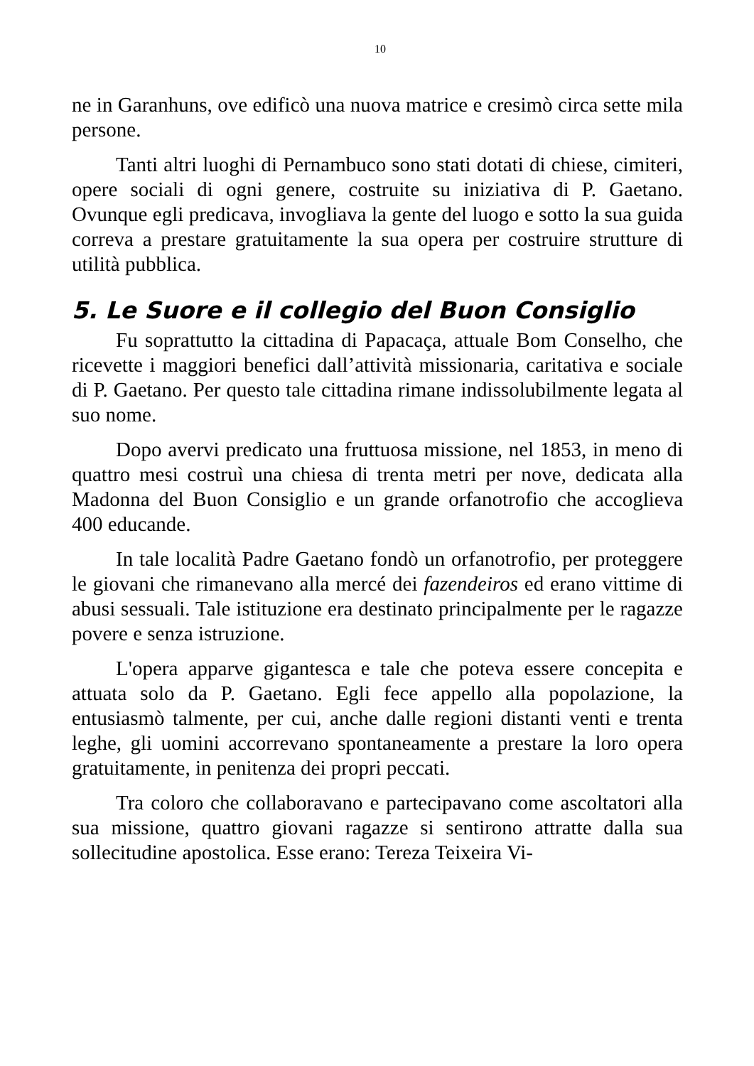10
ne in Garanhuns, ove edificò una nuova matrice e cresimò circa sette mila persone.
Tanti altri luoghi di Pernambuco sono stati dotati di chiese, cimiteri, opere sociali di ogni genere, costruite su iniziativa di P. Gaetano. Ovunque egli predicava, invogliava la gente del luogo e sotto la sua guida correva a prestare gratuitamente la sua opera per costruire strutture di utilità pubblica.
5. Le Suore e il collegio del Buon Consiglio
Fu soprattutto la cittadina di Papacaça, attuale Bom Conselho, che ricevette i maggiori benefici dall’attività missionaria, caritativa e sociale di P. Gaetano. Per questo tale cittadina rimane indissolubilmente legata al suo nome.
Dopo avervi predicato una fruttuosa missione, nel 1853, in meno di quattro mesi costruì una chiesa di trenta metri per nove, dedicata alla Madonna del Buon Consiglio e un grande orfanotrofio che accoglieva 400 educande.
In tale località Padre Gaetano fondò un orfanotrofio, per proteggere le giovani che rimanevano alla mercé dei fazendeiros ed erano vittime di abusi sessuali. Tale istituzione era destinato principalmente per le ragazze povere e senza istruzione.
L'opera apparve gigantesca e tale che poteva essere concepita e attuata solo da P. Gaetano. Egli fece appello alla popolazione, la entusiasmò talmente, per cui, anche dalle regioni distanti venti e trenta leghe, gli uomini accorrevano spontaneamente a prestare la loro opera gratuitamente, in penitenza dei propri peccati.
Tra coloro che collaboravano e partecipavano come ascoltatori alla sua missione, quattro giovani ragazze si sentirono attratte dalla sua sollecitudine apostolica. Esse erano: Tereza Teixeira Vi-